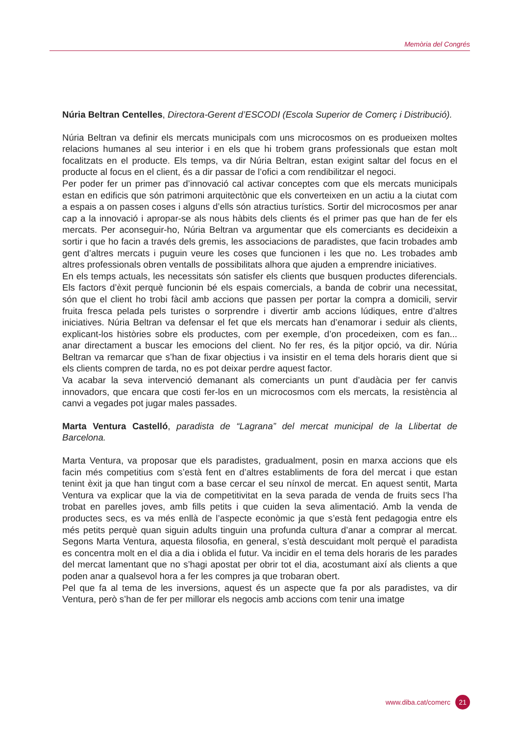Memòria del Congrés
Núria Beltran Centelles, Directora-Gerent d’ESCODI (Escola Superior de Comerç i Distribució).
Núria Beltran va definir els mercats municipals com uns microcosmos on es produeixen moltes relacions humanes al seu interior i en els que hi trobem grans professionals que estan molt focalitzats en el producte. Els temps, va dir Núria Beltran, estan exigint saltar del focus en el producte al focus en el client, és a dir passar de l’ofici a com rendibilitzar el negoci.
Per poder fer un primer pas d’innovació cal activar conceptes com que els mercats municipals estan en edificis que són patrimoni arquitectònic que els converteixen en un actiu a la ciutat com a espais a on passen coses i alguns d’ells són atractius turístics. Sortir del microcosmos per anar cap a la innovació i apropar-se als nous hàbits dels clients és el primer pas que han de fer els mercats. Per aconseguir-ho, Núria Beltran va argumentar que els comerciants es decideixin a sortir i que ho facin a través dels gremis, les associacions de paradistes, que facin trobades amb gent d’altres mercats i puguin veure les coses que funcionen i les que no. Les trobades amb altres professionals obren ventalls de possibilitats alhora que ajuden a emprendre iniciatives.
En els temps actuals, les necessitats són satisfer els clients que busquen productes diferencials. Els factors d’èxit perquè funcionin bé els espais comercials, a banda de cobrir una necessitat, són que el client ho trobi fàcil amb accions que passen per portar la compra a domicili, servir fruita fresca pelada pels turistes o sorprendre i divertir amb accions lúdiques, entre d’altres iniciatives. Núria Beltran va defensar el fet que els mercats han d’enamorar i seduir als clients, explicant-los històries sobre els productes, com per exemple, d’on procedeixen, com es fan... anar directament a buscar les emocions del client. No fer res, és la pitjor opció, va dir. Núria Beltran va remarcar que s’han de fixar objectius i va insistir en el tema dels horaris dient que si els clients compren de tarda, no es pot deixar perdre aquest factor.
Va acabar la seva intervenció demanant als comerciants un punt d’audàcia per fer canvis innovadors, que encara que costi fer-los en un microcosmos com els mercats, la resistència al canvi a vegades pot jugar males passades.
Marta Ventura Castelló, paradista de “Lagrana” del mercat municipal de la Llibertat de Barcelona.
Marta Ventura, va proposar que els paradistes, gradualment, posin en marxa accions que els facin més competitius com s’està fent en d’altres establiments de fora del mercat i que estan tenint èxit ja que han tingut com a base cercar el seu nínxol de mercat. En aquest sentit, Marta Ventura va explicar que la via de competitivitat en la seva parada de venda de fruits secs l’ha trobat en parelles joves, amb fills petits i que cuiden la seva alimentació. Amb la venda de productes secs, es va més enllà de l’aspecte econòmic ja que s’està fent pedagogia entre els més petits perquè quan siguin adults tinguin una profunda cultura d’anar a comprar al mercat. Segons Marta Ventura, aquesta filosofia, en general, s’està descuidant molt perquè el paradista es concentra molt en el dia a dia i oblida el futur. Va incidir en el tema dels horaris de les parades del mercat lamentant que no s’hagi apostat per obrir tot el dia, acostumant així als clients a que poden anar a qualsevol hora a fer les compres ja que trobaran obert.
Pel que fa al tema de les inversions, aquest és un aspecte que fa por als paradistes, va dir Ventura, però s’han de fer per millorar els negocis amb accions com tenir una imatge
www.diba.cat/comerc 21